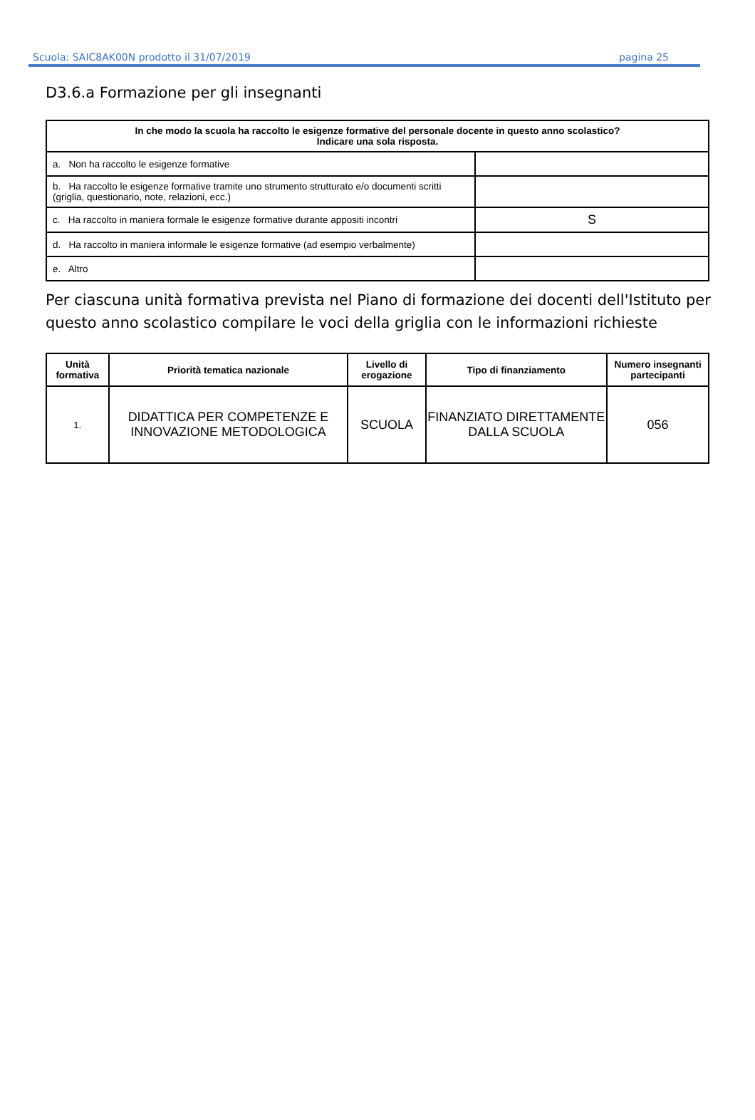Scuola: SAIC8AK00N prodotto il 31/07/2019 pagina 25
D3.6.a Formazione per gli insegnanti
| In che modo la scuola ha raccolto le esigenze formative del personale docente in questo anno scolastico? Indicare una sola risposta. | |
| --- | --- |
| a. Non ha raccolto le esigenze formative | |
| b. Ha raccolto le esigenze formative tramite uno strumento strutturato e/o documenti scritti (griglia, questionario, note, relazioni, ecc.) | |
| c. Ha raccolto in maniera formale le esigenze formative durante appositi incontri | S |
| d. Ha raccolto in maniera informale le esigenze formative (ad esempio verbalmente) | |
| e. Altro | |
Per ciascuna unità formativa prevista nel Piano di formazione dei docenti dell'Istituto per questo anno scolastico compilare le voci della griglia con le informazioni richieste
| Unità formativa | Priorità tematica nazionale | Livello di erogazione | Tipo di finanziamento | Numero insegnanti partecipanti |
| --- | --- | --- | --- | --- |
| 1. | DIDATTICA PER COMPETENZE E INNOVAZIONE METODOLOGICA | SCUOLA | FINANZIATO DIRETTAMENTE DALLA SCUOLA | 056 |